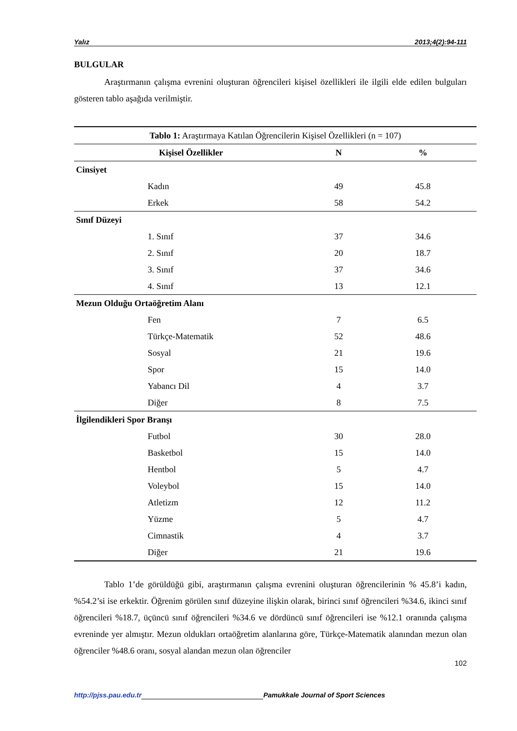Yalız 2013;4(2):94-111
BULGULAR
Araştırmanın çalışma evrenini oluşturan öğrencileri kişisel özellikleri ile ilgili elde edilen bulguları gösteren tablo aşağıda verilmiştir.
| Tablo 1: Araştırmaya Katılan Öğrencilerin Kişisel Özellikleri (n = 107) | | |
| --- | --- | --- |
| Kişisel Özellikler | N | % |
| Cinsiyet | | |
| Kadın | 49 | 45.8 |
| Erkek | 58 | 54.2 |
| Sınıf Düzeyi | | |
| 1. Sınıf | 37 | 34.6 |
| 2. Sınıf | 20 | 18.7 |
| 3. Sınıf | 37 | 34.6 |
| 4. Sınıf | 13 | 12.1 |
| Mezun Olduğu Ortaöğretim Alanı | | |
| Fen | 7 | 6.5 |
| Türkçe-Matematik | 52 | 48.6 |
| Sosyal | 21 | 19.6 |
| Spor | 15 | 14.0 |
| Yabancı Dil | 4 | 3.7 |
| Diğer | 8 | 7.5 |
| İlgilendikleri Spor Branşı | | |
| Futbol | 30 | 28.0 |
| Basketbol | 15 | 14.0 |
| Hentbol | 5 | 4.7 |
| Voleybol | 15 | 14.0 |
| Atletizm | 12 | 11.2 |
| Yüzme | 5 | 4.7 |
| Cimnastik | 4 | 3.7 |
| Diğer | 21 | 19.6 |
Tablo 1’de görüldüğü gibi, araştırmanın çalışma evrenini oluşturan öğrencilerinin % 45.8’i kadın, %54.2’si ise erkektir. Öğrenim görülen sınıf düzeyine ilişkin olarak, birinci sınıf öğrencileri %34.6, ikinci sınıf öğrencileri %18.7, üçüncü sınıf öğrencileri %34.6 ve dördüncü sınıf öğrencileri ise %12.1 oranında çalışma evreninde yer almıştır. Mezun oldukları ortaöğretim alanlarına göre, Türkçe-Matematik alanından mezun olan öğrenciler %48.6 oranı, sosyal alandan mezun olan öğrenciler
102
http://pjss.pau.edu.tr Pamukkale Journal of Sport Sciences